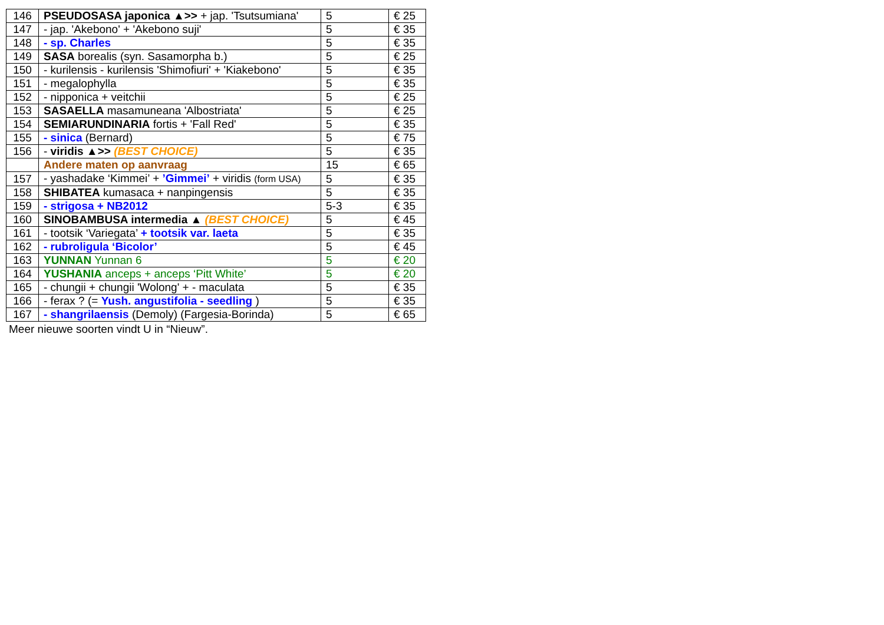| 146 | PSEUDOSASA japonica ▲>> + jap. 'Tsutsumiana' | 5 | € 25 |
| 147 | - jap. 'Akebono' + 'Akebono suji' | 5 | € 35 |
| 148 | - sp. Charles | 5 | € 35 |
| 149 | SASA borealis (syn. Sasamorpha b.) | 5 | € 25 |
| 150 | - kurilensis - kurilensis 'Shimofiuri' + 'Kiakebono' | 5 | € 35 |
| 151 | - megalophylla | 5 | € 35 |
| 152 | - nipponica + veitchii | 5 | € 25 |
| 153 | SASAELLA masamuneana 'Albostriata' | 5 | € 25 |
| 154 | SEMIARUNDINARIA fortis + 'Fall Red' | 5 | € 35 |
| 155 | - sinica (Bernard) | 5 | € 75 |
| 156 | - viridis ▲>> (BEST CHOICE) | 5 | € 35 |
| | Andere maten op aanvraag | 15 | € 65 |
| 157 | - yashadake ‘Kimmei’ + ’Gimmei’ + viridis (form USA) | 5 | € 35 |
| 158 | SHIBATEA kumasaca + nanpingensis | 5 | € 35 |
| 159 | - strigosa + NB2012 | 5-3 | € 35 |
| 160 | SINOBAMBUSA intermedia ▲ (BEST CHOICE) | 5 | € 45 |
| 161 | - tootsik ‘Variegata’ + tootsik var. laeta | 5 | € 35 |
| 162 | - rubroligula ‘Bicolor’ | 5 | € 45 |
| 163 | YUNNAN Yunnan 6 | 5 | € 20 |
| 164 | YUSHANIA anceps + anceps ‘Pitt White’ | 5 | € 20 |
| 165 | - chungii + chungii 'Wolong' + - maculata | 5 | € 35 |
| 166 | - ferax ? (= Yush. angustifolia - seedling ) | 5 | € 35 |
| 167 | - shangrilaensis (Demoly) (Fargesia-Borinda) | 5 | € 65 |
Meer nieuwe soorten vindt U in “Nieuw”.